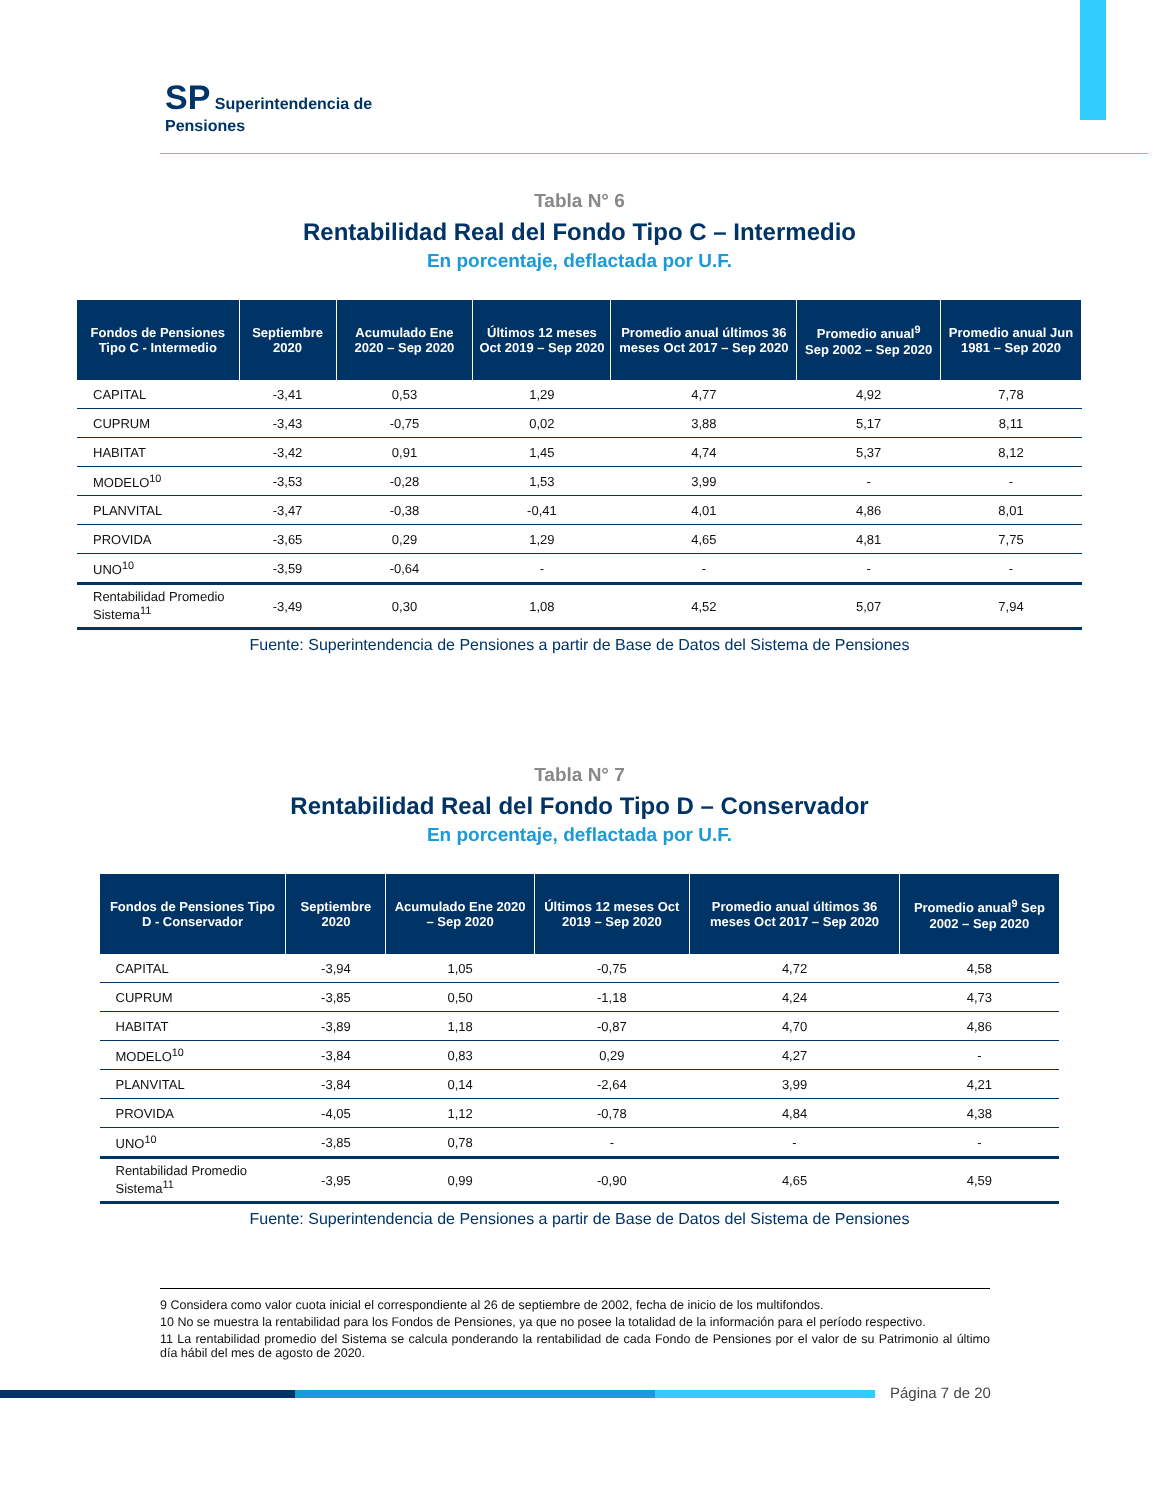SP Superintendencia de
Pensiones
Tabla N° 6
Rentabilidad Real del Fondo Tipo C – Intermedio
En porcentaje, deflactada por U.F.
| Fondos de Pensiones Tipo C - Intermedio | Septiembre 2020 | Acumulado Ene 2020 – Sep 2020 | Últimos 12 meses Oct 2019 – Sep 2020 | Promedio anual últimos 36 meses Oct 2017 – Sep 2020 | Promedio anual<sup>9</sup> Sep 2002 – Sep 2020 | Promedio anual Jun 1981 – Sep 2020 |
| --- | --- | --- | --- | --- | --- | --- |
| CAPITAL | -3,41 | 0,53 | 1,29 | 4,77 | 4,92 | 7,78 |
| CUPRUM | -3,43 | -0,75 | 0,02 | 3,88 | 5,17 | 8,11 |
| HABITAT | -3,42 | 0,91 | 1,45 | 4,74 | 5,37 | 8,12 |
| MODELO<sup>10</sup> | -3,53 | -0,28 | 1,53 | 3,99 | - | - |
| PLANVITAL | -3,47 | -0,38 | -0,41 | 4,01 | 4,86 | 8,01 |
| PROVIDA | -3,65 | 0,29 | 1,29 | 4,65 | 4,81 | 7,75 |
| UNO<sup>10</sup> | -3,59 | -0,64 | - | - | - | - |
| Rentabilidad Promedio Sistema<sup>11</sup> | -3,49 | 0,30 | 1,08 | 4,52 | 5,07 | 7,94 |
Fuente: Superintendencia de Pensiones a partir de Base de Datos del Sistema de Pensiones
Tabla N° 7
Rentabilidad Real del Fondo Tipo D – Conservador
En porcentaje, deflactada por U.F.
| Fondos de Pensiones Tipo D - Conservador | Septiembre 2020 | Acumulado Ene 2020 – Sep 2020 | Últimos 12 meses Oct 2019 – Sep 2020 | Promedio anual últimos 36 meses Oct 2017 – Sep 2020 | Promedio anual<sup>9</sup> Sep 2002 – Sep 2020 |
| --- | --- | --- | --- | --- | --- |
| CAPITAL | -3,94 | 1,05 | -0,75 | 4,72 | 4,58 |
| CUPRUM | -3,85 | 0,50 | -1,18 | 4,24 | 4,73 |
| HABITAT | -3,89 | 1,18 | -0,87 | 4,70 | 4,86 |
| MODELO<sup>10</sup> | -3,84 | 0,83 | 0,29 | 4,27 | - |
| PLANVITAL | -3,84 | 0,14 | -2,64 | 3,99 | 4,21 |
| PROVIDA | -4,05 | 1,12 | -0,78 | 4,84 | 4,38 |
| UNO<sup>10</sup> | -3,85 | 0,78 | - | - | - |
| Rentabilidad Promedio Sistema<sup>11</sup> | -3,95 | 0,99 | -0,90 | 4,65 | 4,59 |
Fuente: Superintendencia de Pensiones a partir de Base de Datos del Sistema de Pensiones
9 Considera como valor cuota inicial el correspondiente al 26 de septiembre de 2002, fecha de inicio de los multifondos.
10 No se muestra la rentabilidad para los Fondos de Pensiones, ya que no posee la totalidad de la información para el período respectivo.
11 La rentabilidad promedio del Sistema se calcula ponderando la rentabilidad de cada Fondo de Pensiones por el valor de su Patrimonio al último día hábil del mes de agosto de 2020.
Página 7 de 20